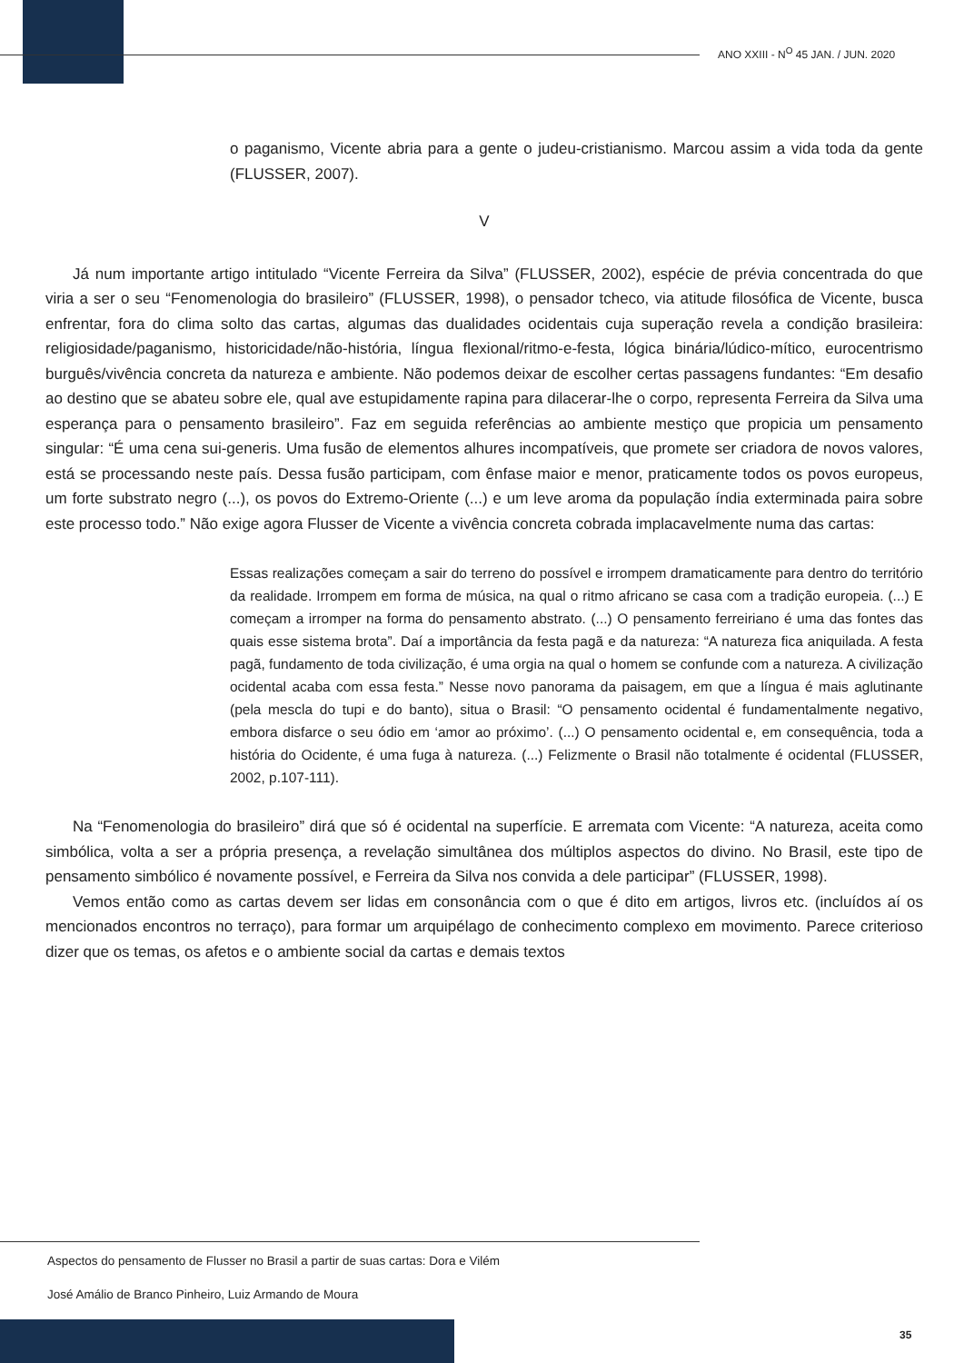ANO XXIII - N<sup>O</sup> 45 JAN. / JUN. 2020
o paganismo, Vicente abria para a gente o judeu-cristianismo. Marcou assim a vida toda da gente (FLUSSER, 2007).
V
Já num importante artigo intitulado “Vicente Ferreira da Silva” (FLUSSER, 2002), espécie de prévia concentrada do que viria a ser o seu “Fenomenologia do brasileiro” (FLUSSER, 1998), o pensador tcheco, via atitude filosófica de Vicente, busca enfrentar, fora do clima solto das cartas, algumas das dualidades ocidentais cuja superação revela a condição brasileira: religiosidade/paganismo, historicidade/não-história, língua flexional/ritmo-e-festa, lógica binária/lúdico-mítico, eurocentrismo burguês/vivência concreta da natureza e ambiente. Não podemos deixar de escolher certas passagens fundantes: “Em desafio ao destino que se abateu sobre ele, qual ave estupidamente rapina para dilacerar-lhe o corpo, representa Ferreira da Silva uma esperança para o pensamento brasileiro”. Faz em seguida referências ao ambiente mestiço que propicia um pensamento singular: “É uma cena sui-generis. Uma fusão de elementos alhures incompatíveis, que promete ser criadora de novos valores, está se processando neste país. Dessa fusão participam, com ênfase maior e menor, praticamente todos os povos europeus, um forte substrato negro (...), os povos do Extremo-Oriente (...) e um leve aroma da população índia exterminada paira sobre este processo todo.” Não exige agora Flusser de Vicente a vivência concreta cobrada implacavelmente numa das cartas:
Essas realizações começam a sair do terreno do possível e irrompem dramaticamente para dentro do território da realidade. Irrompem em forma de música, na qual o ritmo africano se casa com a tradição europeia. (...) E começam a irromper na forma do pensamento abstrato. (...) O pensamento ferreiriano é uma das fontes das quais esse sistema brota”. Daí a importância da festa pagã e da natureza: “A natureza fica aniquilada. A festa pagã, fundamento de toda civilização, é uma orgia na qual o homem se confunde com a natureza. A civilização ocidental acaba com essa festa.” Nesse novo panorama da paisagem, em que a língua é mais aglutinante (pela mescla do tupi e do banto), situa o Brasil: “O pensamento ocidental é fundamentalmente negativo, embora disfarce o seu ódio em ‘amor ao próximo’. (...) O pensamento ocidental e, em consequência, toda a história do Ocidente, é uma fuga à natureza. (...) Felizmente o Brasil não totalmente é ocidental (FLUSSER, 2002, p.107-111).
Na “Fenomenologia do brasileiro” dirá que só é ocidental na superfície. E arremata com Vicente: “A natureza, aceita como simbólica, volta a ser a própria presença, a revelação simultânea dos múltiplos aspectos do divino. No Brasil, este tipo de pensamento simbólico é novamente possível, e Ferreira da Silva nos convida a dele participar” (FLUSSER, 1998).
Vemos então como as cartas devem ser lidas em consonância com o que é dito em artigos, livros etc. (incluídos aí os mencionados encontros no terraço), para formar um arquipélago de conhecimento complexo em movimento. Parece criterioso dizer que os temas, os afetos e o ambiente social da cartas e demais textos
Aspectos do pensamento de Flusser no Brasil a partir de suas cartas: Dora e Vilém
José Amálio de Branco Pinheiro, Luiz Armando de Moura
35